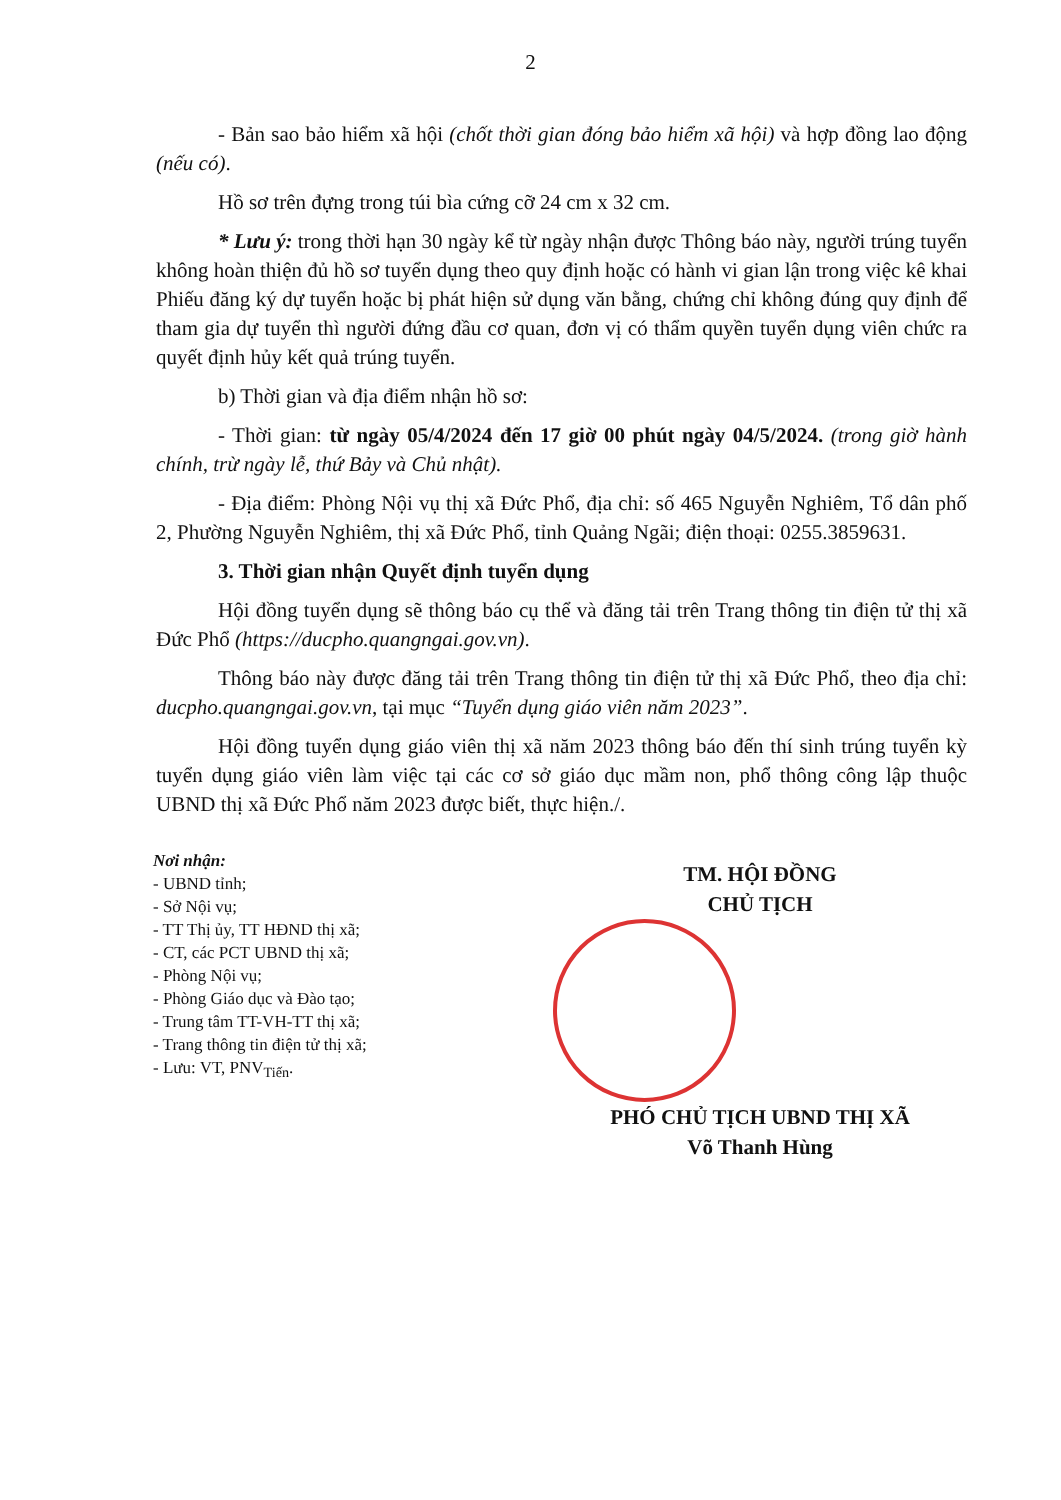2
- Bản sao bảo hiểm xã hội (chốt thời gian đóng bảo hiểm xã hội) và hợp đồng lao động (nếu có).
Hồ sơ trên đựng trong túi bìa cứng cỡ 24 cm x 32 cm.
* Lưu ý: trong thời hạn 30 ngày kể từ ngày nhận được Thông báo này, người trúng tuyển không hoàn thiện đủ hồ sơ tuyển dụng theo quy định hoặc có hành vi gian lận trong việc kê khai Phiếu đăng ký dự tuyển hoặc bị phát hiện sử dụng văn bằng, chứng chỉ không đúng quy định để tham gia dự tuyển thì người đứng đầu cơ quan, đơn vị có thẩm quyền tuyển dụng viên chức ra quyết định hủy kết quả trúng tuyển.
b) Thời gian và địa điểm nhận hồ sơ:
- Thời gian: từ ngày 05/4/2024 đến 17 giờ 00 phút ngày 04/5/2024. (trong giờ hành chính, trừ ngày lễ, thứ Bảy và Chủ nhật).
- Địa điểm: Phòng Nội vụ thị xã Đức Phổ, địa chỉ: số 465 Nguyễn Nghiêm, Tổ dân phố 2, Phường Nguyễn Nghiêm, thị xã Đức Phổ, tỉnh Quảng Ngãi; điện thoại: 0255.3859631.
3. Thời gian nhận Quyết định tuyển dụng
Hội đồng tuyển dụng sẽ thông báo cụ thể và đăng tải trên Trang thông tin điện tử thị xã Đức Phổ (https://ducpho.quangngai.gov.vn).
Thông báo này được đăng tải trên Trang thông tin điện tử thị xã Đức Phổ, theo địa chỉ: ducpho.quangngai.gov.vn, tại mục “Tuyển dụng giáo viên năm 2023”.
Hội đồng tuyển dụng giáo viên thị xã năm 2023 thông báo đến thí sinh trúng tuyển kỳ tuyển dụng giáo viên làm việc tại các cơ sở giáo dục mầm non, phổ thông công lập thuộc UBND thị xã Đức Phổ năm 2023 được biết, thực hiện./.
Nơi nhận:
- UBND tỉnh;
- Sở Nội vụ;
- TT Thị ủy, TT HĐND thị xã;
- CT, các PCT UBND thị xã;
- Phòng Nội vụ;
- Phòng Giáo dục và Đào tạo;
- Trung tâm TT-VH-TT thị xã;
- Trang thông tin điện tử thị xã;
- Lưu: VT, PNV<sub>Tiến</sub>.
TM. HỘI ĐỒNG
CHỦ TỊCH
PHÓ CHỦ TỊCH UBND THỊ XÃ
Võ Thanh Hùng